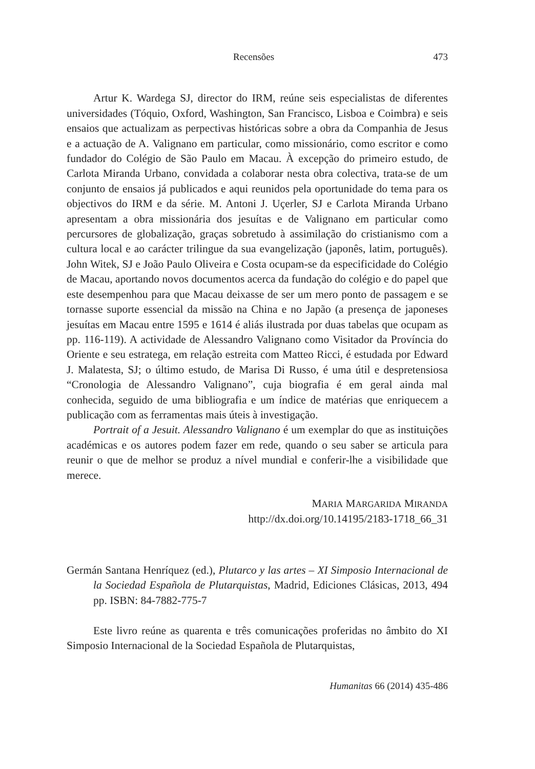Recensões 473
Artur K. Wardega SJ, director do IRM, reúne seis especialistas de diferentes universidades (Tóquio, Oxford, Washington, San Francisco, Lisboa e Coimbra) e seis ensaios que actualizam as perpectivas históricas sobre a obra da Companhia de Jesus e a actuação de A. Valignano em particular, como missionário, como escritor e como fundador do Colégio de São Paulo em Macau. À excepção do primeiro estudo, de Carlota Miranda Urbano, convidada a colaborar nesta obra colectiva, trata-se de um conjunto de ensaios já publicados e aqui reunidos pela oportunidade do tema para os objectivos do IRM e da série. M. Antoni J. Uçerler, SJ e Carlota Miranda Urbano apresentam a obra missionária dos jesuítas e de Valignano em particular como percursores de globalização, graças sobretudo à assimilação do cristianismo com a cultura local e ao carácter trilingue da sua evangelização (japonês, latim, português). John Witek, SJ e João Paulo Oliveira e Costa ocupam-se da especificidade do Colégio de Macau, aportando novos documentos acerca da fundação do colégio e do papel que este desempenhou para que Macau deixasse de ser um mero ponto de passagem e se tornasse suporte essencial da missão na China e no Japão (a presença de japoneses jesuítas em Macau entre 1595 e 1614 é aliás ilustrada por duas tabelas que ocupam as pp. 116-119). A actividade de Alessandro Valignano como Visitador da Província do Oriente e seu estratega, em relação estreita com Matteo Ricci, é estudada por Edward J. Malatesta, SJ; o último estudo, de Marisa Di Russo, é uma útil e despretensiosa “Cronologia de Alessandro Valignano”, cuja biografia é em geral ainda mal conhecida, seguido de uma bibliografia e um índice de matérias que enriquecem a publicação com as ferramentas mais úteis à investigação.
Portrait of a Jesuit. Alessandro Valignano é um exemplar do que as instituições académicas e os autores podem fazer em rede, quando o seu saber se articula para reunir o que de melhor se produz a nível mundial e conferir-lhe a visibilidade que merece.
MARIA MARGARIDA MIRANDA
http://dx.doi.org/10.14195/2183-1718_66_31
Germán Santana Henríquez (ed.), Plutarco y las artes – XI Simposio Internacional de la Sociedad Española de Plutarquistas, Madrid, Ediciones Clásicas, 2013, 494 pp. ISBN: 84-7882-775-7
Este livro reúne as quarenta e três comunicações proferidas no âmbito do XI Simposio Internacional de la Sociedad Española de Plutarquistas,
Humanitas 66 (2014) 435-486